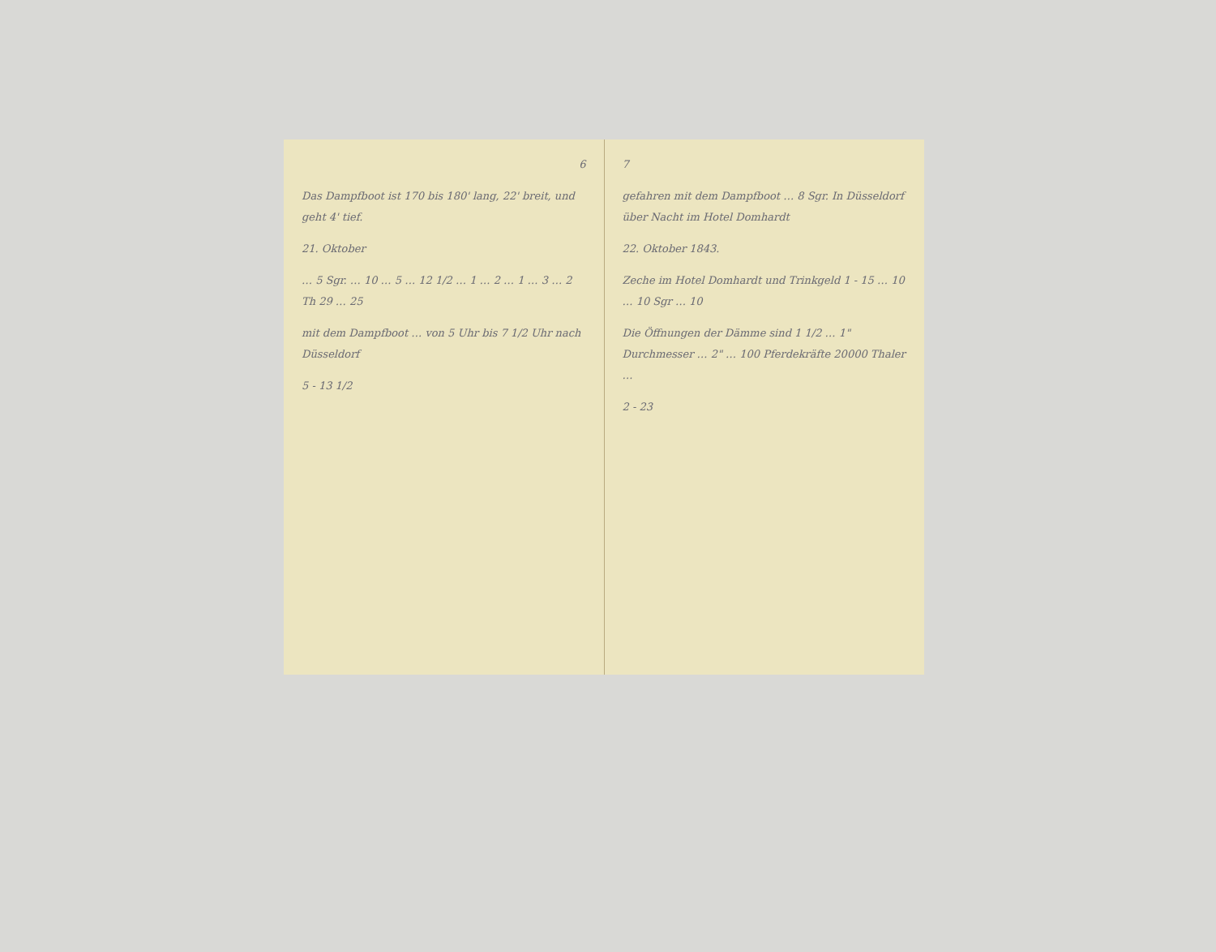6
Das Dampfboot ist 170 bis 180' lang, 22' breit, und geht 4' tief.
21. Oktober
… 5 Sgr. … 10 … 5 … 12 1/2 … 1 … 2 … 1 … 3 … 2 Th 29 … 25
mit dem Dampfboot … von 5 Uhr bis 7 1/2 Uhr nach Düsseldorf
5 - 13 1/2
7
gefahren mit dem Dampfboot … 8 Sgr. In Düsseldorf über Nacht im Hotel Domhardt
22. Oktober 1843.
Zeche im Hotel Domhardt und Trinkgeld 1 - 15 … 10 … 10 Sgr … 10
Die Öffnungen der Dämme sind 1 1/2 … 1" Durchmesser … 2" … 100 Pferdekräfte 20000 Thaler …
2 - 23